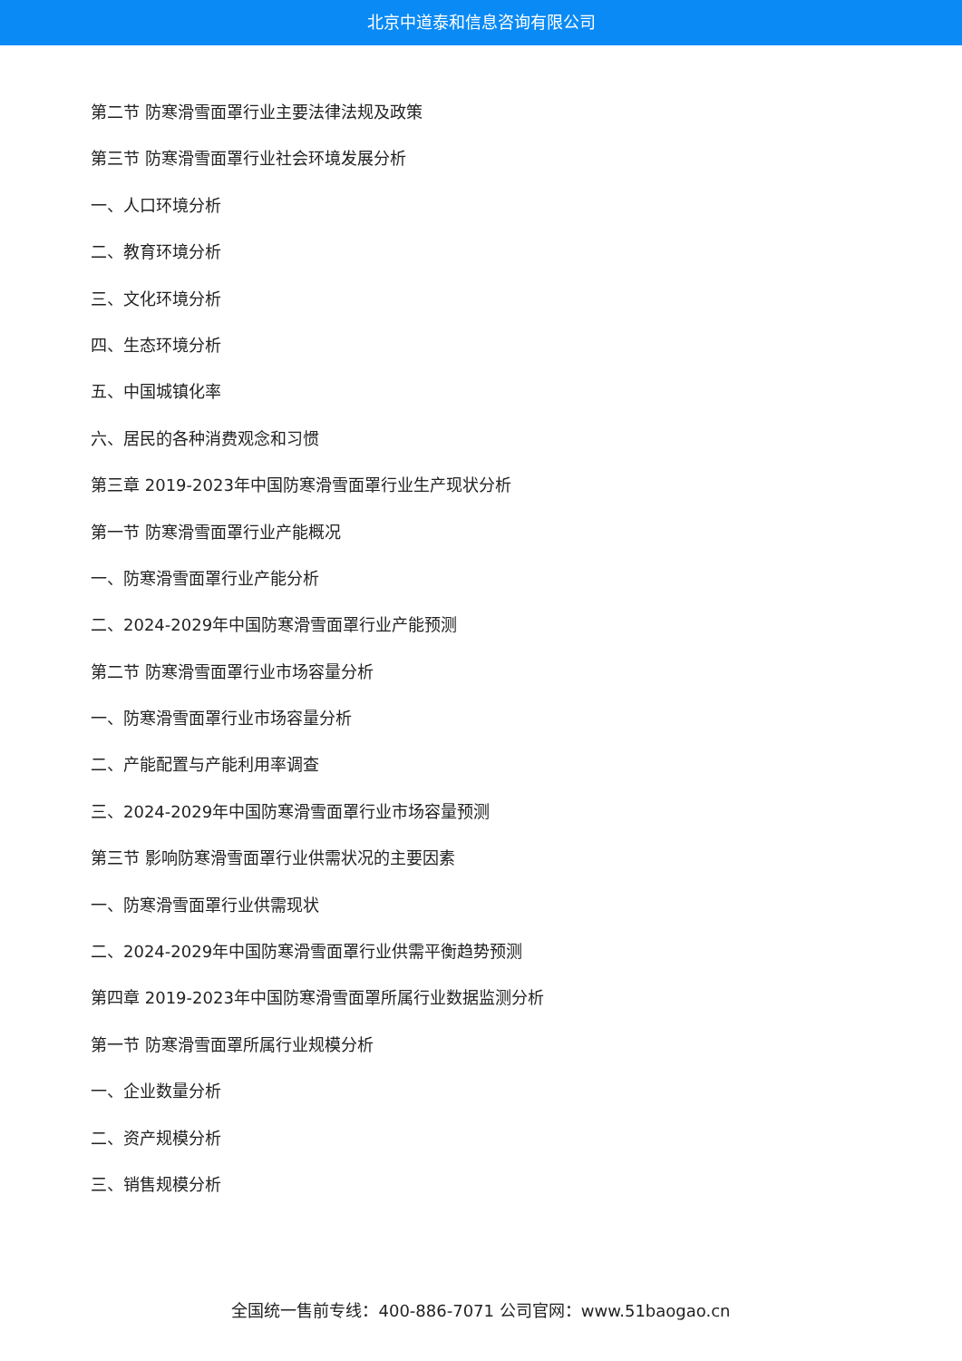北京中道泰和信息咨询有限公司
第二节 防寒滑雪面罩行业主要法律法规及政策
第三节 防寒滑雪面罩行业社会环境发展分析
一、人口环境分析
二、教育环境分析
三、文化环境分析
四、生态环境分析
五、中国城镇化率
六、居民的各种消费观念和习惯
第三章 2019-2023年中国防寒滑雪面罩行业生产现状分析
第一节 防寒滑雪面罩行业产能概况
一、防寒滑雪面罩行业产能分析
二、2024-2029年中国防寒滑雪面罩行业产能预测
第二节 防寒滑雪面罩行业市场容量分析
一、防寒滑雪面罩行业市场容量分析
二、产能配置与产能利用率调查
三、2024-2029年中国防寒滑雪面罩行业市场容量预测
第三节 影响防寒滑雪面罩行业供需状况的主要因素
一、防寒滑雪面罩行业供需现状
二、2024-2029年中国防寒滑雪面罩行业供需平衡趋势预测
第四章 2019-2023年中国防寒滑雪面罩所属行业数据监测分析
第一节 防寒滑雪面罩所属行业规模分析
一、企业数量分析
二、资产规模分析
三、销售规模分析
全国统一售前专线：400-886-7071 公司官网：www.51baogao.cn